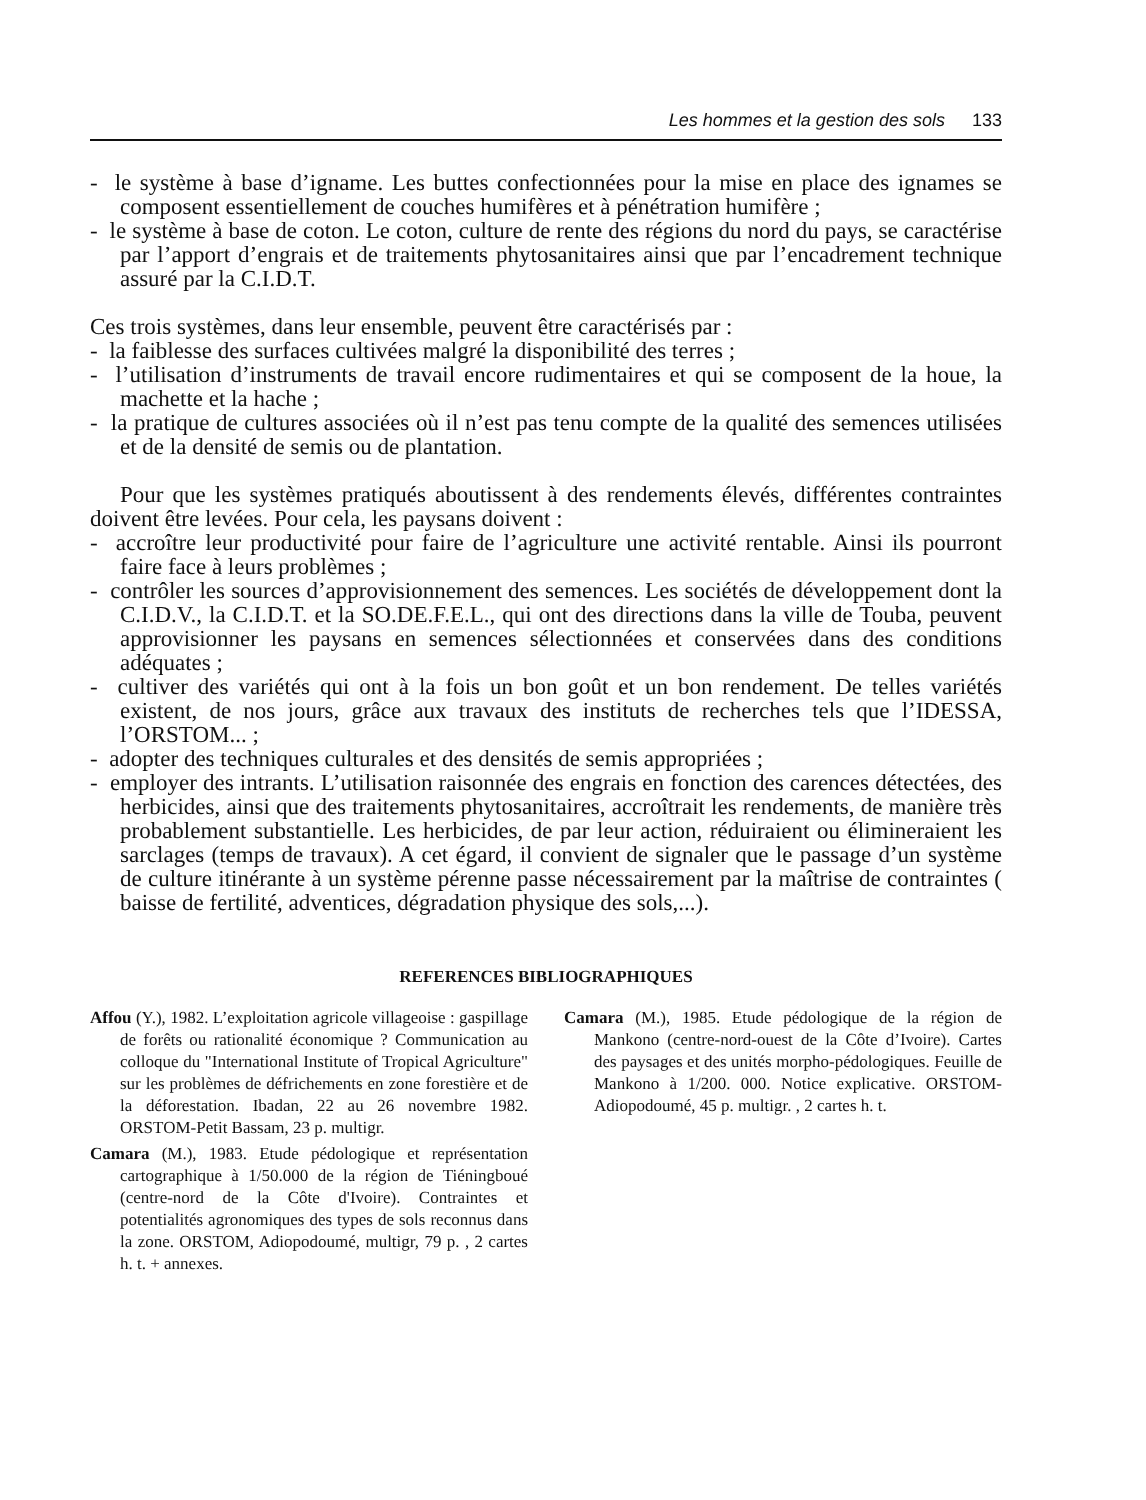Les hommes et la gestion des sols 133
- le système à base d’igname. Les buttes confectionnées pour la mise en place des ignames se composent essentiellement de couches humifères et à pénétration humifère ;
- le système à base de coton. Le coton, culture de rente des régions du nord du pays, se caractérise par l’apport d’engrais et de traitements phytosanitaires ainsi que par l’encadrement technique assuré par la C.I.D.T.
Ces trois systèmes, dans leur ensemble, peuvent être caractérisés par :
- la faiblesse des surfaces cultivées malgré la disponibilité des terres ;
- l’utilisation d’instruments de travail encore rudimentaires et qui se composent de la houe, la machette et la hache ;
- la pratique de cultures associées où il n’est pas tenu compte de la qualité des semences utilisées et de la densité de semis ou de plantation.
Pour que les systèmes pratiqués aboutissent à des rendements élevés, différentes contraintes doivent être levées. Pour cela, les paysans doivent :
- accroître leur productivité pour faire de l’agriculture une activité rentable. Ainsi ils pourront faire face à leurs problèmes ;
- contrôler les sources d’approvisionnement des semences. Les sociétés de développement dont la C.I.D.V., la C.I.D.T. et la SO.DE.F.E.L., qui ont des directions dans la ville de Touba, peuvent approvisionner les paysans en semences sélectionnées et conservées dans des conditions adéquates ;
- cultiver des variétés qui ont à la fois un bon goût et un bon rendement. De telles variétés existent, de nos jours, grâce aux travaux des instituts de recherches tels que l’IDESSA, l’ORSTOM... ;
- adopter des techniques culturales et des densités de semis appropriées ;
- employer des intrants. L’utilisation raisonnée des engrais en fonction des carences détectées, des herbicides, ainsi que des traitements phytosanitaires, accroîtrait les rendements, de manière très probablement substantielle. Les herbicides, de par leur action, réduiraient ou élimineraient les sarclages (temps de travaux). A cet égard, il convient de signaler que le passage d’un système de culture itinérante à un système pérenne passe nécessairement par la maîtrise de contraintes ( baisse de fertilité, adventices, dégradation physique des sols,...).
REFERENCES BIBLIOGRAPHIQUES
Affou (Y.), 1982. L’exploitation agricole villageoise : gaspillage de forêts ou rationalité économique ? Communication au colloque du "International Institute of Tropical Agriculture" sur les problèmes de défrichements en zone forestière et de la déforestation. Ibadan, 22 au 26 novembre 1982. ORSTOM-Petit Bassam, 23 p. multigr.
Camara (M.), 1983. Etude pédologique et représentation cartographique à 1/50.000 de la région de Tiéningboué (centre-nord de la Côte d'Ivoire). Contraintes et potentialités agronomiques des types de sols reconnus dans la zone. ORSTOM, Adiopodoumé, multigr, 79 p. , 2 cartes h. t. + annexes.
Camara (M.), 1985. Etude pédologique de la région de Mankono (centre-nord-ouest de la Côte d’Ivoire). Cartes des paysages et des unités morpho-pédologiques. Feuille de Mankono à 1/200. 000. Notice explicative. ORSTOM-Adiopodoumé, 45 p. multigr. , 2 cartes h. t.